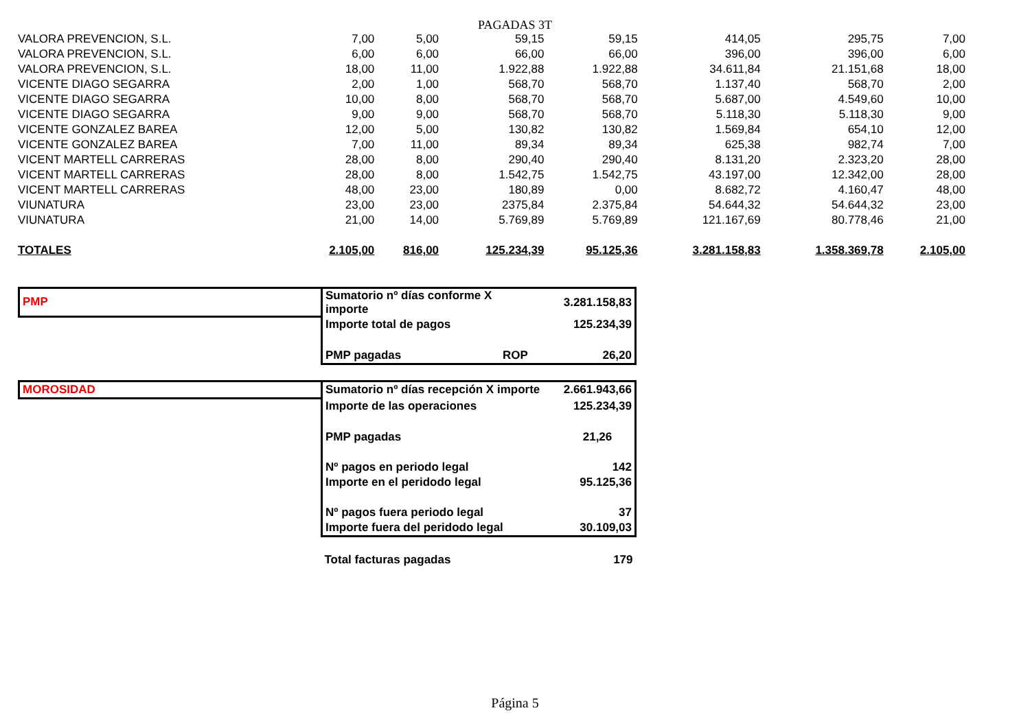PAGADAS 3T
| VALORA PREVENCION, S.L. | 7,00 | 5,00 | 59,15 | 59,15 | 414,05 | 295,75 | 7,00 |
| VALORA PREVENCION, S.L. | 6,00 | 6,00 | 66,00 | 66,00 | 396,00 | 396,00 | 6,00 |
| VALORA PREVENCION, S.L. | 18,00 | 11,00 | 1.922,88 | 1.922,88 | 34.611,84 | 21.151,68 | 18,00 |
| VICENTE DIAGO SEGARRA | 2,00 | 1,00 | 568,70 | 568,70 | 1.137,40 | 568,70 | 2,00 |
| VICENTE DIAGO SEGARRA | 10,00 | 8,00 | 568,70 | 568,70 | 5.687,00 | 4.549,60 | 10,00 |
| VICENTE DIAGO SEGARRA | 9,00 | 9,00 | 568,70 | 568,70 | 5.118,30 | 5.118,30 | 9,00 |
| VICENTE GONZALEZ BAREA | 12,00 | 5,00 | 130,82 | 130,82 | 1.569,84 | 654,10 | 12,00 |
| VICENTE GONZALEZ BAREA | 7,00 | 11,00 | 89,34 | 89,34 | 625,38 | 982,74 | 7,00 |
| VICENT MARTELL CARRERAS | 28,00 | 8,00 | 290,40 | 290,40 | 8.131,20 | 2.323,20 | 28,00 |
| VICENT MARTELL CARRERAS | 28,00 | 8,00 | 1.542,75 | 1.542,75 | 43.197,00 | 12.342,00 | 28,00 |
| VICENT MARTELL CARRERAS | 48,00 | 23,00 | 180,89 | 0,00 | 8.682,72 | 4.160,47 | 48,00 |
| VIUNATURA | 23,00 | 23,00 | 2375,84 | 2.375,84 | 54.644,32 | 54.644,32 | 23,00 |
| VIUNATURA | 21,00 | 14,00 | 5.769,89 | 5.769,89 | 121.167,69 | 80.778,46 | 21,00 |
| TOTALES | 2.105,00 | 816,00 | 125.234,39 | 95.125,36 | 3.281.158,83 | 1.358.369,78 | 2.105,00 |
| PMP | Sumatorio nº días conforme X importe | | 3.281.158,83 |
| | Importe total de pagos | | 125.234,39 |
| | PMP pagadas | ROP | 26,20 |
| MOROSIDAD | Sumatorio nº días recepción X importe | | 2.661.943,66 |
| | Importe de las operaciones | | 125.234,39 |
| | PMP pagadas | | 21,26 |
| | Nº pagos en periodo legal | | 142 |
| | Importe en el peridodo legal | | 95.125,36 |
| | Nº pagos fuera periodo legal | | 37 |
| | Importe fuera del peridodo legal | | 30.109,03 |
| | Total facturas pagadas | | 179 |
Página 5